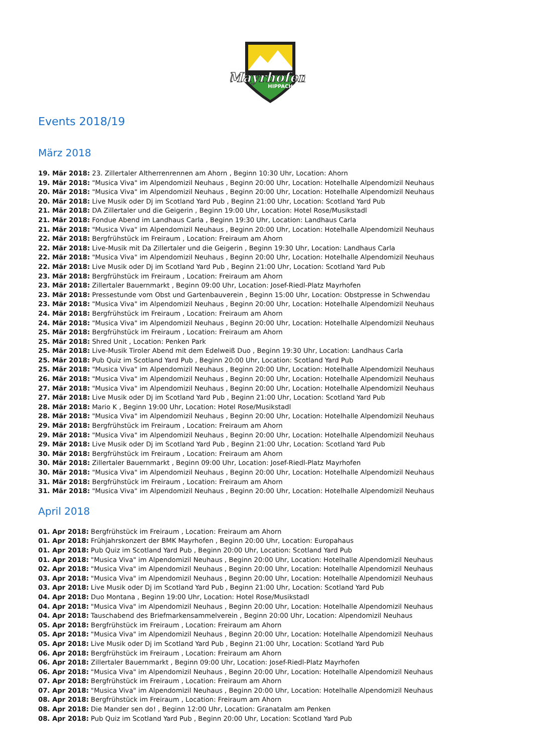Mayrhofen
HIPPACH
Events 2018/19
März 2018
19. Mär 2018: 23. Zillertaler Altherrenrennen am Ahorn , Beginn 10:30 Uhr, Location: Ahorn
19. Mär 2018: "Musica Viva" im Alpendomizil Neuhaus , Beginn 20:00 Uhr, Location: Hotelhalle Alpendomizil Neuhaus
20. Mär 2018: "Musica Viva" im Alpendomizil Neuhaus , Beginn 20:00 Uhr, Location: Hotelhalle Alpendomizil Neuhaus
20. Mär 2018: Live Musik oder Dj im Scotland Yard Pub , Beginn 21:00 Uhr, Location: Scotland Yard Pub
21. Mär 2018: DA Zillertaler und die Geigerin , Beginn 19:00 Uhr, Location: Hotel Rose/Musikstadl
21. Mär 2018: Fondue Abend im Landhaus Carla , Beginn 19:30 Uhr, Location: Landhaus Carla
21. Mär 2018: "Musica Viva" im Alpendomizil Neuhaus , Beginn 20:00 Uhr, Location: Hotelhalle Alpendomizil Neuhaus
22. Mär 2018: Bergfrühstück im Freiraum , Location: Freiraum am Ahorn
22. Mär 2018: Live-Musik mit Da Zillertaler und die Geigerin , Beginn 19:30 Uhr, Location: Landhaus Carla
22. Mär 2018: "Musica Viva" im Alpendomizil Neuhaus , Beginn 20:00 Uhr, Location: Hotelhalle Alpendomizil Neuhaus
22. Mär 2018: Live Musik oder Dj im Scotland Yard Pub , Beginn 21:00 Uhr, Location: Scotland Yard Pub
23. Mär 2018: Bergfrühstück im Freiraum , Location: Freiraum am Ahorn
23. Mär 2018: Zillertaler Bauernmarkt , Beginn 09:00 Uhr, Location: Josef-Riedl-Platz Mayrhofen
23. Mär 2018: Pressestunde vom Obst und Gartenbauverein , Beginn 15:00 Uhr, Location: Obstpresse in Schwendau
23. Mär 2018: "Musica Viva" im Alpendomizil Neuhaus , Beginn 20:00 Uhr, Location: Hotelhalle Alpendomizil Neuhaus
24. Mär 2018: Bergfrühstück im Freiraum , Location: Freiraum am Ahorn
24. Mär 2018: "Musica Viva" im Alpendomizil Neuhaus , Beginn 20:00 Uhr, Location: Hotelhalle Alpendomizil Neuhaus
25. Mär 2018: Bergfrühstück im Freiraum , Location: Freiraum am Ahorn
25. Mär 2018: Shred Unit , Location: Penken Park
25. Mär 2018: Live-Musik Tiroler Abend mit dem Edelweiß Duo , Beginn 19:30 Uhr, Location: Landhaus Carla
25. Mär 2018: Pub Quiz im Scotland Yard Pub , Beginn 20:00 Uhr, Location: Scotland Yard Pub
25. Mär 2018: "Musica Viva" im Alpendomizil Neuhaus , Beginn 20:00 Uhr, Location: Hotelhalle Alpendomizil Neuhaus
26. Mär 2018: "Musica Viva" im Alpendomizil Neuhaus , Beginn 20:00 Uhr, Location: Hotelhalle Alpendomizil Neuhaus
27. Mär 2018: "Musica Viva" im Alpendomizil Neuhaus , Beginn 20:00 Uhr, Location: Hotelhalle Alpendomizil Neuhaus
27. Mär 2018: Live Musik oder Dj im Scotland Yard Pub , Beginn 21:00 Uhr, Location: Scotland Yard Pub
28. Mär 2018: Mario K , Beginn 19:00 Uhr, Location: Hotel Rose/Musikstadl
28. Mär 2018: "Musica Viva" im Alpendomizil Neuhaus , Beginn 20:00 Uhr, Location: Hotelhalle Alpendomizil Neuhaus
29. Mär 2018: Bergfrühstück im Freiraum , Location: Freiraum am Ahorn
29. Mär 2018: "Musica Viva" im Alpendomizil Neuhaus , Beginn 20:00 Uhr, Location: Hotelhalle Alpendomizil Neuhaus
29. Mär 2018: Live Musik oder Dj im Scotland Yard Pub , Beginn 21:00 Uhr, Location: Scotland Yard Pub
30. Mär 2018: Bergfrühstück im Freiraum , Location: Freiraum am Ahorn
30. Mär 2018: Zillertaler Bauernmarkt , Beginn 09:00 Uhr, Location: Josef-Riedl-Platz Mayrhofen
30. Mär 2018: "Musica Viva" im Alpendomizil Neuhaus , Beginn 20:00 Uhr, Location: Hotelhalle Alpendomizil Neuhaus
31. Mär 2018: Bergfrühstück im Freiraum , Location: Freiraum am Ahorn
31. Mär 2018: "Musica Viva" im Alpendomizil Neuhaus , Beginn 20:00 Uhr, Location: Hotelhalle Alpendomizil Neuhaus
April 2018
01. Apr 2018: Bergfrühstück im Freiraum , Location: Freiraum am Ahorn
01. Apr 2018: Frühjahrskonzert der BMK Mayrhofen , Beginn 20:00 Uhr, Location: Europahaus
01. Apr 2018: Pub Quiz im Scotland Yard Pub , Beginn 20:00 Uhr, Location: Scotland Yard Pub
01. Apr 2018: "Musica Viva" im Alpendomizil Neuhaus , Beginn 20:00 Uhr, Location: Hotelhalle Alpendomizil Neuhaus
02. Apr 2018: "Musica Viva" im Alpendomizil Neuhaus , Beginn 20:00 Uhr, Location: Hotelhalle Alpendomizil Neuhaus
03. Apr 2018: "Musica Viva" im Alpendomizil Neuhaus , Beginn 20:00 Uhr, Location: Hotelhalle Alpendomizil Neuhaus
03. Apr 2018: Live Musik oder Dj im Scotland Yard Pub , Beginn 21:00 Uhr, Location: Scotland Yard Pub
04. Apr 2018: Duo Montana , Beginn 19:00 Uhr, Location: Hotel Rose/Musikstadl
04. Apr 2018: "Musica Viva" im Alpendomizil Neuhaus , Beginn 20:00 Uhr, Location: Hotelhalle Alpendomizil Neuhaus
04. Apr 2018: Tauschabend des Briefmarkensammelverein , Beginn 20:00 Uhr, Location: Alpendomizil Neuhaus
05. Apr 2018: Bergfrühstück im Freiraum , Location: Freiraum am Ahorn
05. Apr 2018: "Musica Viva" im Alpendomizil Neuhaus , Beginn 20:00 Uhr, Location: Hotelhalle Alpendomizil Neuhaus
05. Apr 2018: Live Musik oder Dj im Scotland Yard Pub , Beginn 21:00 Uhr, Location: Scotland Yard Pub
06. Apr 2018: Bergfrühstück im Freiraum , Location: Freiraum am Ahorn
06. Apr 2018: Zillertaler Bauernmarkt , Beginn 09:00 Uhr, Location: Josef-Riedl-Platz Mayrhofen
06. Apr 2018: "Musica Viva" im Alpendomizil Neuhaus , Beginn 20:00 Uhr, Location: Hotelhalle Alpendomizil Neuhaus
07. Apr 2018: Bergfrühstück im Freiraum , Location: Freiraum am Ahorn
07. Apr 2018: "Musica Viva" im Alpendomizil Neuhaus , Beginn 20:00 Uhr, Location: Hotelhalle Alpendomizil Neuhaus
08. Apr 2018: Bergfrühstück im Freiraum , Location: Freiraum am Ahorn
08. Apr 2018: Die Mander sen do! , Beginn 12:00 Uhr, Location: Granatalm am Penken
08. Apr 2018: Pub Quiz im Scotland Yard Pub , Beginn 20:00 Uhr, Location: Scotland Yard Pub